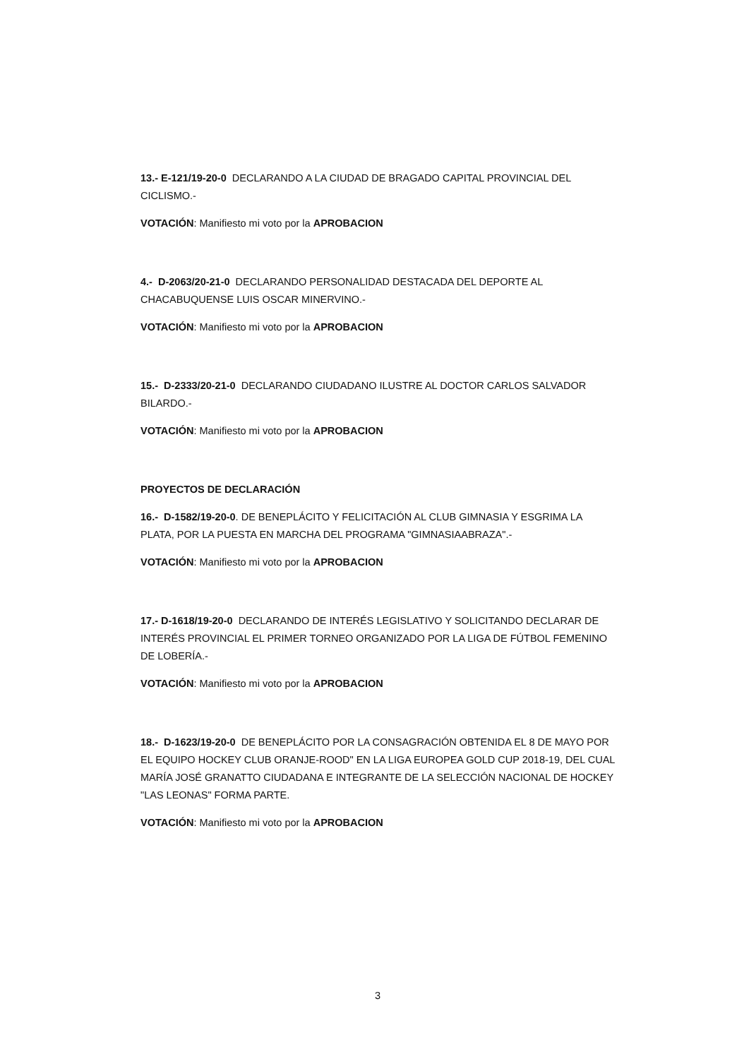13.- E-121/19-20-0 DECLARANDO A LA CIUDAD DE BRAGADO CAPITAL PROVINCIAL DEL CICLISMO.-
VOTACIÓN: Manifiesto mi voto por la APROBACION
4.- D-2063/20-21-0 DECLARANDO PERSONALIDAD DESTACADA DEL DEPORTE AL CHACABUQUENSE LUIS OSCAR MINERVINO.-
VOTACIÓN: Manifiesto mi voto por la APROBACION
15.- D-2333/20-21-0 DECLARANDO CIUDADANO ILUSTRE AL DOCTOR CARLOS SALVADOR BILARDO.-
VOTACIÓN: Manifiesto mi voto por la APROBACION
PROYECTOS DE DECLARACIÓN
16.- D-1582/19-20-0. DE BENEPLÁCITO Y FELICITACIÓN AL CLUB GIMNASIA Y ESGRIMA LA PLATA, POR LA PUESTA EN MARCHA DEL PROGRAMA "GIMNASIAABRAZA".-
VOTACIÓN: Manifiesto mi voto por la APROBACION
17.- D-1618/19-20-0 DECLARANDO DE INTERÉS LEGISLATIVO Y SOLICITANDO DECLARAR DE INTERÉS PROVINCIAL EL PRIMER TORNEO ORGANIZADO POR LA LIGA DE FÚTBOL FEMENINO DE LOBERÍA.-
VOTACIÓN: Manifiesto mi voto por la APROBACION
18.- D-1623/19-20-0 DE BENEPLÁCITO POR LA CONSAGRACIÓN OBTENIDA EL 8 DE MAYO POR EL EQUIPO HOCKEY CLUB ORANJE-ROOD" EN LA LIGA EUROPEA GOLD CUP 2018-19, DEL CUAL MARÍA JOSÉ GRANATTO CIUDADANA E INTEGRANTE DE LA SELECCIÓN NACIONAL DE HOCKEY "LAS LEONAS" FORMA PARTE.
VOTACIÓN: Manifiesto mi voto por la APROBACION
3